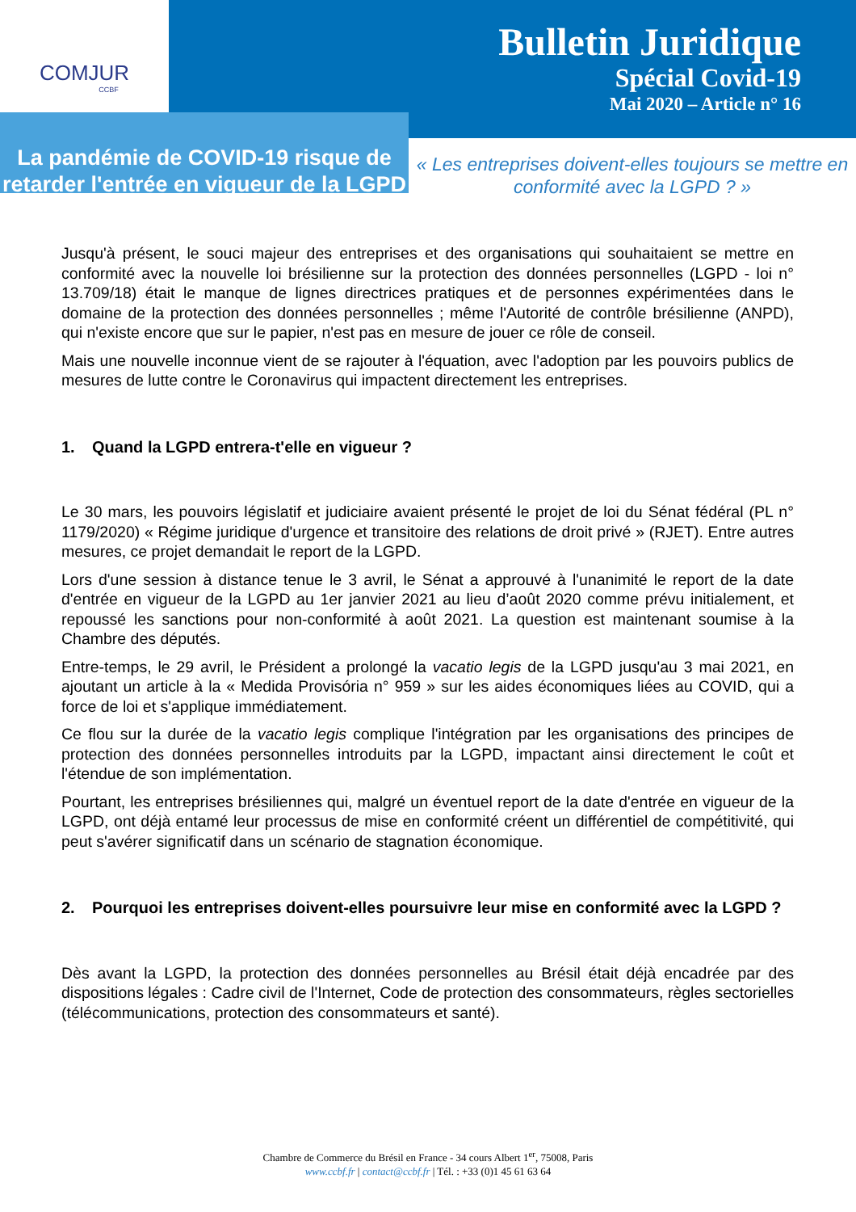COMJUR
CCBF
Bulletin Juridique
Spécial Covid-19
Mai 2020 – Article n° 16
La pandémie de COVID-19 risque de retarder l'entrée en vigueur de la LGPD
« Les entreprises doivent-elles toujours se mettre en conformité avec la LGPD ? »
Jusqu'à présent, le souci majeur des entreprises et des organisations qui souhaitaient se mettre en conformité avec la nouvelle loi brésilienne sur la protection des données personnelles (LGPD - loi n° 13.709/18) était le manque de lignes directrices pratiques et de personnes expérimentées dans le domaine de la protection des données personnelles ; même l'Autorité de contrôle brésilienne (ANPD), qui n'existe encore que sur le papier, n'est pas en mesure de jouer ce rôle de conseil.
Mais une nouvelle inconnue vient de se rajouter à l'équation, avec l'adoption par les pouvoirs publics de mesures de lutte contre le Coronavirus qui impactent directement les entreprises.
1. Quand la LGPD entrera-t'elle en vigueur ?
Le 30 mars, les pouvoirs législatif et judiciaire avaient présenté le projet de loi du Sénat fédéral (PL n° 1179/2020) « Régime juridique d'urgence et transitoire des relations de droit privé » (RJET). Entre autres mesures, ce projet demandait le report de la LGPD.
Lors d'une session à distance tenue le 3 avril, le Sénat a approuvé à l'unanimité le report de la date d'entrée en vigueur de la LGPD au 1er janvier 2021 au lieu d’août 2020 comme prévu initialement, et repoussé les sanctions pour non-conformité à août 2021. La question est maintenant soumise à la Chambre des députés.
Entre-temps, le 29 avril, le Président a prolongé la vacatio legis de la LGPD jusqu'au 3 mai 2021, en ajoutant un article à la « Medida Provisória n° 959 » sur les aides économiques liées au COVID, qui a force de loi et s'applique immédiatement.
Ce flou sur la durée de la vacatio legis complique l'intégration par les organisations des principes de protection des données personnelles introduits par la LGPD, impactant ainsi directement le coût et l'étendue de son implémentation.
Pourtant, les entreprises brésiliennes qui, malgré un éventuel report de la date d'entrée en vigueur de la LGPD, ont déjà entamé leur processus de mise en conformité créent un différentiel de compétitivité, qui peut s'avérer significatif dans un scénario de stagnation économique.
2. Pourquoi les entreprises doivent-elles poursuivre leur mise en conformité avec la LGPD ?
Dès avant la LGPD, la protection des données personnelles au Brésil était déjà encadrée par des dispositions légales : Cadre civil de l'Internet, Code de protection des consommateurs, règles sectorielles (télécommunications, protection des consommateurs et santé).
Chambre de Commerce du Brésil en France - 34 cours Albert 1<sup>er</sup>, 75008, Paris
www.ccbf.fr | contact@ccbf.fr | Tél. : +33 (0)1 45 61 63 64